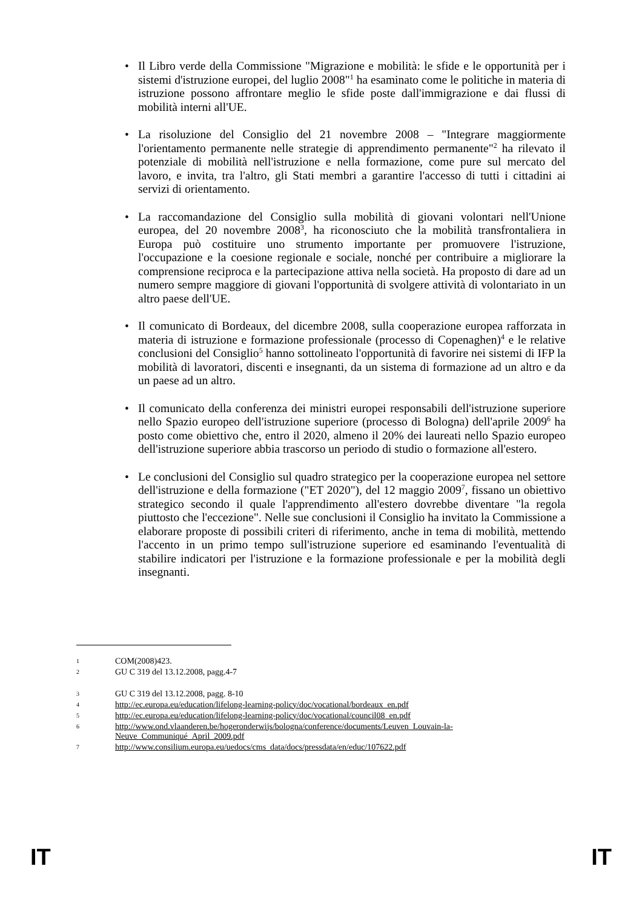• Il Libro verde della Commissione "Migrazione e mobilità: le sfide e le opportunità per i sistemi d'istruzione europei, del luglio 2008"<sup>1</sup> ha esaminato come le politiche in materia di istruzione possono affrontare meglio le sfide poste dall'immigrazione e dai flussi di mobilità interni all'UE.
• La risoluzione del Consiglio del 21 novembre 2008 – "Integrare maggiormente l'orientamento permanente nelle strategie di apprendimento permanente"<sup>2</sup> ha rilevato il potenziale di mobilità nell'istruzione e nella formazione, come pure sul mercato del lavoro, e invita, tra l'altro, gli Stati membri a garantire l'accesso di tutti i cittadini ai servizi di orientamento.
• La raccomandazione del Consiglio sulla mobilità di giovani volontari nell'Unione europea, del 20 novembre 2008<sup>3</sup>, ha riconosciuto che la mobilità transfrontaliera in Europa può costituire uno strumento importante per promuovere l'istruzione, l'occupazione e la coesione regionale e sociale, nonché per contribuire a migliorare la comprensione reciproca e la partecipazione attiva nella società. Ha proposto di dare ad un numero sempre maggiore di giovani l'opportunità di svolgere attività di volontariato in un altro paese dell'UE.
• Il comunicato di Bordeaux, del dicembre 2008, sulla cooperazione europea rafforzata in materia di istruzione e formazione professionale (processo di Copenaghen)<sup>4</sup> e le relative conclusioni del Consiglio<sup>5</sup> hanno sottolineato l'opportunità di favorire nei sistemi di IFP la mobilità di lavoratori, discenti e insegnanti, da un sistema di formazione ad un altro e da un paese ad un altro.
• Il comunicato della conferenza dei ministri europei responsabili dell'istruzione superiore nello Spazio europeo dell'istruzione superiore (processo di Bologna) dell'aprile 2009<sup>6</sup> ha posto come obiettivo che, entro il 2020, almeno il 20% dei laureati nello Spazio europeo dell'istruzione superiore abbia trascorso un periodo di studio o formazione all'estero.
• Le conclusioni del Consiglio sul quadro strategico per la cooperazione europea nel settore dell'istruzione e della formazione ("ET 2020"), del 12 maggio 2009<sup>7</sup>, fissano un obiettivo strategico secondo il quale l'apprendimento all'estero dovrebbe diventare "la regola piuttosto che l'eccezione". Nelle sue conclusioni il Consiglio ha invitato la Commissione a elaborare proposte di possibili criteri di riferimento, anche in tema di mobilità, mettendo l'accento in un primo tempo sull'istruzione superiore ed esaminando l'eventualità di stabilire indicatori per l'istruzione e la formazione professionale e per la mobilità degli insegnanti.
1 COM(2008)423.
2 GU C 319 del 13.12.2008, pagg.4-7
3 GU C 319 del 13.12.2008, pagg. 8-10
4 http://ec.europa.eu/education/lifelong-learning-policy/doc/vocational/bordeaux_en.pdf
5 http://ec.europa.eu/education/lifelong-learning-policy/doc/vocational/council08_en.pdf
6 http://www.ond.vlaanderen.be/hogeronderwijs/bologna/conference/documents/Leuven_Louvain-la-Neuve_Communiqué_April_2009.pdf
7 http://www.consilium.europa.eu/uedocs/cms_data/docs/pressdata/en/educ/107622.pdf
IT IT